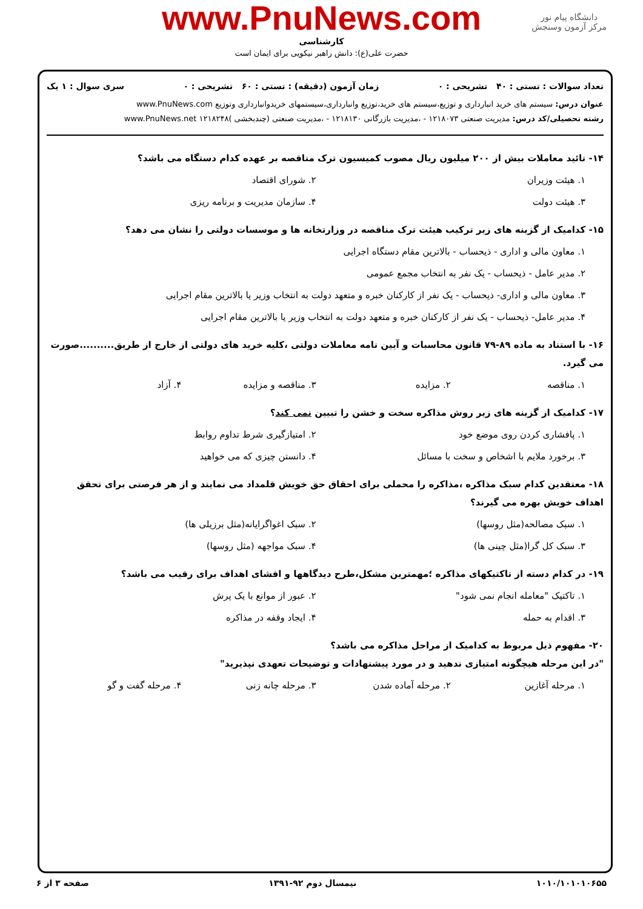دانشگاه پیام نور
مرکز آزمون وسنجش
www.PnuNews.com
کارشناسی
حضرت علی(ع): دانش راهبر نیکویی برای ایمان است
تعداد سوالات : تستی : ۴۰ تشریحی : ۰ زمان آزمون (دقیقه) : تستی : ۶۰ تشریحی : ۰ سری سوال : ۱ یک
عنوان درس: سیستم های خرید انبارداری و توزیع،سیستم های خرید،توزیع وانبارداری،سیستمهای خریدوانبارداری وتوزیع www.PnuNews.com
رشته تحصیلی/کد درس: مدیریت صنعتی ۱۲۱۸۰۷۳ - ،مدیریت بازرگانی ۱۲۱۸۱۳۰ - ،مدیریت صنعتی (چندبخشی )۱۲۱۸۲۴۸ www.PnuNews.net
۱۴- تائید معاملات بیش از ۲۰۰ میلیون ریال مصوب کمیسیون ترک مناقصه بر عهده کدام دستگاه می باشد؟
۱. هیئت وزیران ۲. شورای اقتصاد ۳. هیئت دولت ۴. سازمان مدیریت و برنامه ریزی
۱۵- کدامیک از گزینه های زیر ترکیب هیئت ترک مناقصه در وزارتخانه ها و موسسات دولتی را نشان می دهد؟
۱. معاون مالی و اداری - ذیحساب - بالاترین مقام دستگاه اجرایی
۲. مدیر عامل - ذیحساب - یک نفر به انتخاب مجمع عمومی
۳. معاون مالی و اداری- ذیحساب - یک نفر از کارکنان خبره و متعهد دولت به انتخاب وزیر یا بالاترین مقام اجرایی
۴. مدیر عامل- ذیحساب - یک نفر از کارکنان خبره و متعهد دولت به انتخاب وزیر یا بالاترین مقام اجرایی
۱۶- با استناد به ماده ۸۹-۷۹ قانون محاسبات و آیین نامه معاملات دولتی ،کلیه خرید های دولتی از خارج از طریق..........صورت می گیرد.
۱. مناقصه ۲. مزایده ۳. مناقصه و مزایده ۴. آزاد
۱۷- کدامیک از گزینه های زیر روش مذاکره سخت و خشن را تبیین نمی کند؟
۱. پافشاری کردن روی موضع خود ۲. امتیازگیری شرط تداوم روابط ۳. برخورد ملایم با اشخاص و سخت با مسائل ۴. دانستن چیزی که می خواهید
۱۸- معتقدین کدام سبک مذاکره ،مذاکره را محملی برای احقاق حق خویش قلمداد می نمایند و از هر فرصتی برای تحقق اهداف خویش بهره می گیرند؟
۱. سبک مصالحه(مثل روسها) ۲. سبک اغواگرایانه(مثل برزیلی ها) ۳. سبک کل گرا(مثل چینی ها) ۴. سبک مواجهه (مثل روسها)
۱۹- در کدام دسته از تاکتیکهای مذاکره ؛مهمترین مشکل،طرح دیدگاهها و افشای اهداف برای رقیب می باشد؟
۱. تاکتیک "معامله انجام نمی شود" ۲. عبور از موانع با یک پرش ۳. اقدام به حمله ۴. ایجاد وقفه در مذاکره
۲۰- مفهوم ذیل مربوط به کدامیک از مراحل مذاکره می باشد؟
"در این مرحله هیچگونه امتیازی ندهید و در مورد پیشنهادات و توضیحات تعهدی نپذیرید"
۱. مرحله آغازین ۲. مرحله آماده شدن ۳. مرحله چانه زنی ۴. مرحله گفت و گو
۱۰۱۰/۱۰۱۰۱۰۶۵۵ نیمسال دوم ۹۲-۱۳۹۱ صفحه ۳ از ۶